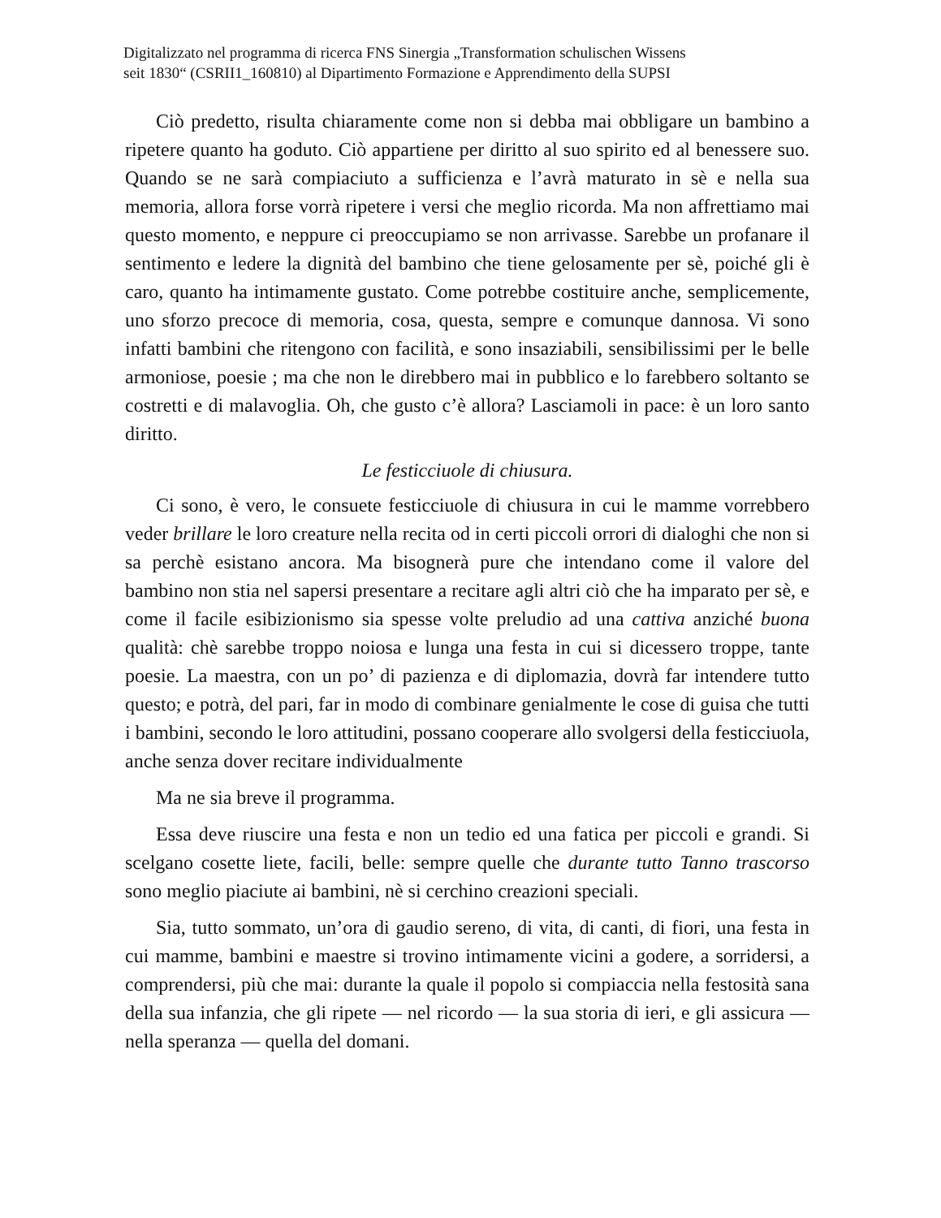Digitalizzato nel programma di ricerca FNS Sinergia „Transformation schulischen Wissens
seit 1830“ (CSRII1_160810) al Dipartimento Formazione e Apprendimento della SUPSI
Ciò predetto, risulta chiaramente come non si debba mai obbligare un bambino a ripetere quanto ha goduto. Ciò appartiene per diritto al suo spirito ed al benessere suo. Quando se ne sarà compiaciuto a sufficienza e l’avrà maturato in sè e nella sua memoria, allora forse vorrà ripetere i versi che meglio ricorda. Ma non affrettiamo mai questo momento, e neppure ci preoccupiamo se non arrivasse. Sarebbe un profanare il sentimento e ledere la dignità del bambino che tiene gelosamente per sè, poiché gli è caro, quanto ha intimamente gustato. Come potrebbe costituire anche, semplicemente, uno sforzo precoce di memoria, cosa, questa, sempre e comunque dannosa. Vi sono infatti bambini che ritengono con facilità, e sono insaziabili, sensibilissimi per le belle armoniose, poesie ; ma che non le direbbero mai in pubblico e lo farebbero soltanto se costretti e di malavoglia. Oh, che gusto c’è allora? Lasciamoli in pace: è un loro santo diritto.
Le festicciuole di chiusura.
Ci sono, è vero, le consuete festicciuole di chiusura in cui le mamme vorrebbero veder brillare le loro creature nella recita od in certi piccoli orrori di dialoghi che non si sa perchè esistano ancora. Ma bisognerà pure che intendano come il valore del bambino non stia nel sapersi presentare a recitare agli altri ciò che ha imparato per sè, e come il facile esibizionismo sia spesse volte preludio ad una cattiva anziché buona qualità: chè sarebbe troppo noiosa e lunga una festa in cui si dicessero troppe, tante poesie. La maestra, con un po’ di pazienza e di diplomazia, dovrà far intendere tutto questo; e potrà, del pari, far in modo di combinare genialmente le cose di guisa che tutti i bambini, secondo le loro attitudini, possano cooperare allo svolgersi della festicciuola, anche senza dover recitare individualmente
Ma ne sia breve il programma.
Essa deve riuscire una festa e non un tedio ed una fatica per piccoli e grandi. Si scelgano cosette liete, facili, belle: sempre quelle che durante tutto Tanno trascorso sono meglio piaciute ai bambini, nè si cerchino creazioni speciali.
Sia, tutto sommato, un’ora di gaudio sereno, di vita, di canti, di fiori, una festa in cui mamme, bambini e maestre si trovino intimamente vicini a godere, a sorridersi, a comprendersi, più che mai: durante la quale il popolo si compiaccia nella festosità sana della sua infanzia, che gli ripete — nel ricordo — la sua storia di ieri, e gli assicura — nella speranza — quella del domani.